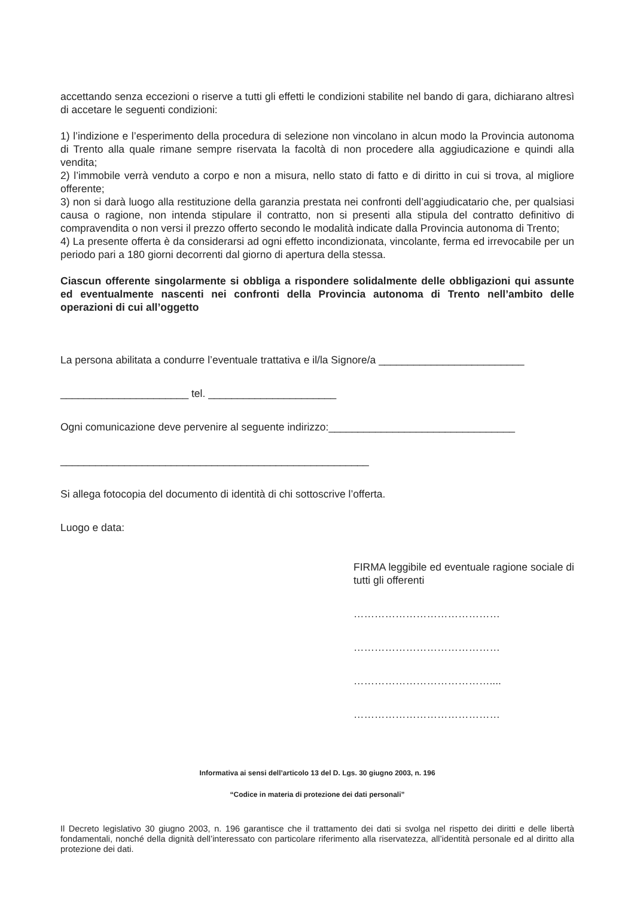accettando senza eccezioni o riserve a tutti gli effetti le condizioni stabilite nel bando di gara, dichiarano altresì di accetare le seguenti condizioni:
1) l’indizione e l’esperimento della procedura di selezione non vincolano in alcun modo la Provincia autonoma di Trento alla quale rimane sempre riservata la facoltà di non procedere alla aggiudicazione e quindi alla vendita;
2) l’immobile verrà venduto a corpo e non a misura, nello stato di fatto e di diritto in cui si trova, al migliore offerente;
3) non si darà luogo alla restituzione della garanzia prestata nei confronti dell’aggiudicatario che, per qualsiasi causa o ragione, non intenda stipulare il contratto, non si presenti alla stipula del contratto definitivo di compravendita o non versi il prezzo offerto secondo le modalità indicate dalla Provincia autonoma di Trento;
4) La presente offerta è da considerarsi ad ogni effetto incondizionata, vincolante, ferma ed irrevocabile per un periodo pari a 180 giorni decorrenti dal giorno di apertura della stessa.
Ciascun offerente singolarmente si obbliga a rispondere solidalmente delle obbligazioni qui assunte ed eventualmente nascenti nei confronti della Provincia autonoma di Trento nell’ambito delle operazioni di cui all’oggetto
La persona abilitata a condurre l’eventuale trattativa e il/la Signore/a _________________________
______________________ tel. ______________________
Ogni comunicazione deve pervenire al seguente indirizzo:________________________________
_____________________________________________________
Si allega fotocopia del documento di identità di chi sottoscrive l’offerta.
Luogo e data:
FIRMA leggibile ed eventuale ragione sociale di tutti gli offerenti
……………………………………
……………………………………
…………………………………....
……………………………………
Informativa ai sensi dell’articolo 13 del D. Lgs. 30 giugno 2003, n. 196
“Codice in materia di protezione dei dati personali”
Il Decreto legislativo 30 giugno 2003, n. 196 garantisce che il trattamento dei dati si svolga nel rispetto dei diritti e delle libertà fondamentali, nonché della dignità dell’interessato con particolare riferimento alla riservatezza, all’identità personale ed al diritto alla protezione dei dati.